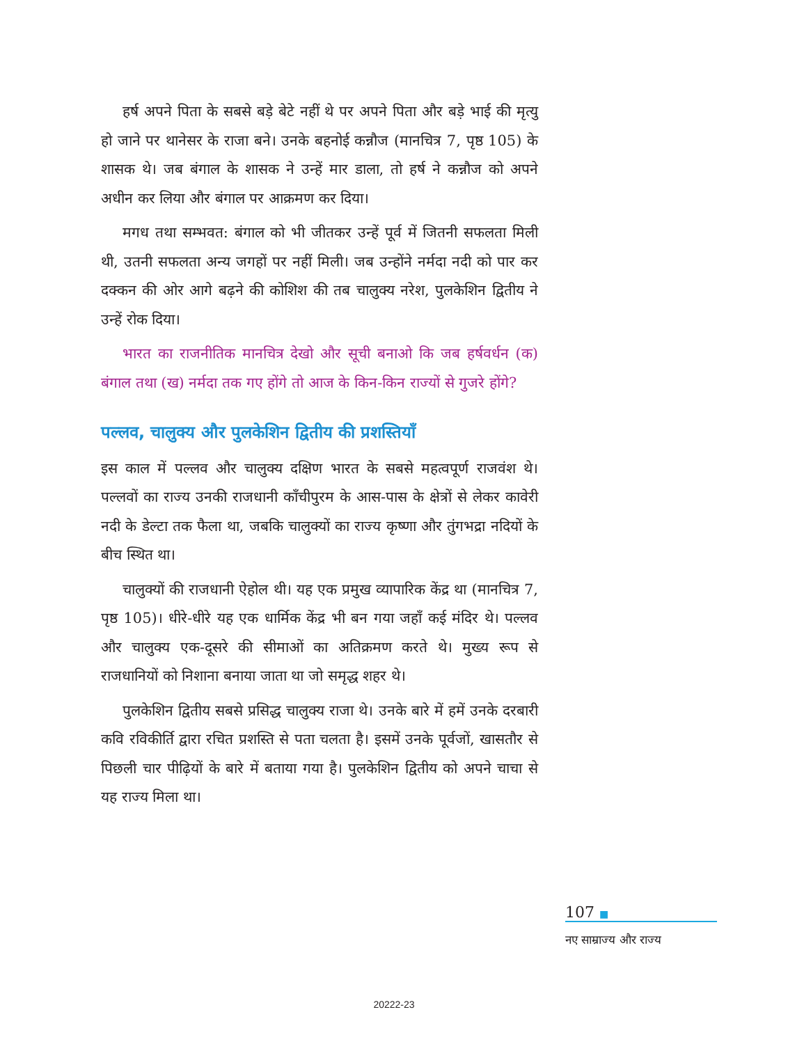हर्ष अपने पिता के सबसे बड़े बेटे नहीं थे पर अपने पिता और बड़े भाई की मृत्यु हो जाने पर थानेसर के राजा बने। उनके बहनोई कन्नौज (मानचित्र 7, पृष्ठ 105) के शासक थे। जब बंगाल के शासक ने उन्हें मार डाला, तो हर्ष ने कन्नौज को अपने अधीन कर लिया और बंगाल पर आक्रमण कर दिया।
मगध तथा सम्भवत: बंगाल को भी जीतकर उन्हें पूर्व में जितनी सफलता मिली थी, उतनी सफलता अन्य जगहों पर नहीं मिली। जब उन्होंने नर्मदा नदी को पार कर दक्कन की ओर आगे बढ़ने की कोशिश की तब चालुक्य नरेश, पुलकेशिन द्वितीय ने उन्हें रोक दिया।
भारत का राजनीतिक मानचित्र देखो और सूची बनाओ कि जब हर्षवर्धन (क) बंगाल तथा (ख) नर्मदा तक गए होंगे तो आज के किन-किन राज्यों से गुजरे होंगे?
पल्लव, चालुक्य और पुलकेशिन द्वितीय की प्रशस्तियाँ
इस काल में पल्लव और चालुक्य दक्षिण भारत के सबसे महत्वपूर्ण राजवंश थे। पल्लवों का राज्य उनकी राजधानी काँचीपुरम के आस-पास के क्षेत्रों से लेकर कावेरी नदी के डेल्टा तक फैला था, जबकि चालुक्यों का राज्य कृष्णा और तुंगभद्रा नदियों के बीच स्थित था।
चालुक्यों की राजधानी ऐहोल थी। यह एक प्रमुख व्यापारिक केंद्र था (मानचित्र 7, पृष्ठ 105)। धीरे-धीरे यह एक धार्मिक केंद्र भी बन गया जहाँ कई मंदिर थे। पल्लव और चालुक्य एक-दूसरे की सीमाओं का अतिक्रमण करते थे। मुख्य रूप से राजधानियों को निशाना बनाया जाता था जो समृद्ध शहर थे।
पुलकेशिन द्वितीय सबसे प्रसिद्ध चालुक्य राजा थे। उनके बारे में हमें उनके दरबारी कवि रविकीर्ति द्वारा रचित प्रशस्ति से पता चलता है। इसमें उनके पूर्वजों, खासतौर से पिछली चार पीढ़ियों के बारे में बताया गया है। पुलकेशिन द्वितीय को अपने चाचा से यह राज्य मिला था।
107 ■
नए साम्राज्य और राज्य
20222-23